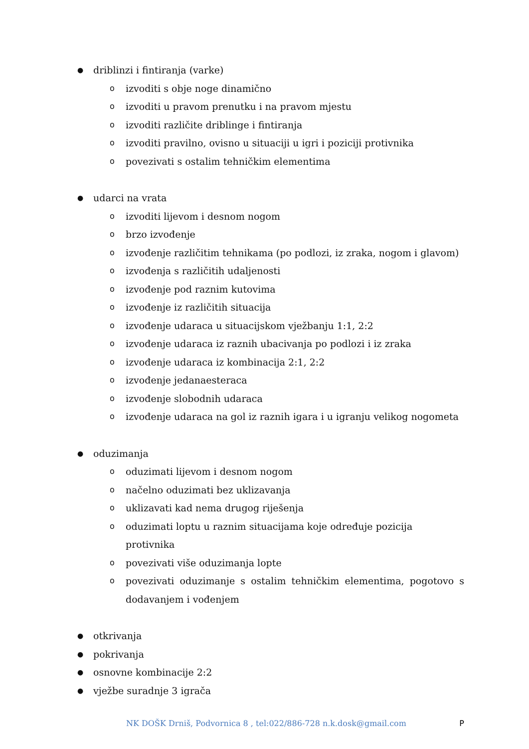● driblinzi i fintiranja (varke)
oizvoditi s obje noge dinamično
oizvoditi u pravom prenutku i na pravom mjestu
oizvoditi različite driblinge i fintiranja
oizvoditi pravilno, ovisno u situaciji u igri i poziciji protivnika
opovezivati s ostalim tehničkim elementima
● udarci na vrata
oizvoditi lijevom i desnom nogom
obrzo izvođenje
oizvođenje različitim tehnikama (po podlozi, iz zraka, nogom i glavom)
oizvođenja s različitih udaljenosti
oizvođenje pod raznim kutovima
oizvođenje iz različitih situacija
oizvođenje udaraca u situacijskom vježbanju 1:1, 2:2
oizvođenje udaraca iz raznih ubacivanja po podlozi i iz zraka
oizvođenje udaraca iz kombinacija 2:1, 2:2
oizvođenje jedanaesteraca
oizvođenje slobodnih udaraca
oizvođenje udaraca na gol iz raznih igara i u igranju velikog nogometa
● oduzimanja
ooduzimati lijevom i desnom nogom
onačelno oduzimati bez uklizavanja
ouklizavati kad nema drugog riješenja
ooduzimati loptu u raznim situacijama koje određuje pozicija protivnika
opovezivati više oduzimanja lopte
opovezivati oduzimanje s ostalim tehničkim elementima, pogotovo s dodavanjem i vođenjem
● otkrivanja
● pokrivanja
● osnovne kombinacije 2:2
● vježbe suradnje 3 igrača
NK DOŠK Drniš, Podvornica 8 , tel:022/886-728 n.k.dosk@gmail.com P